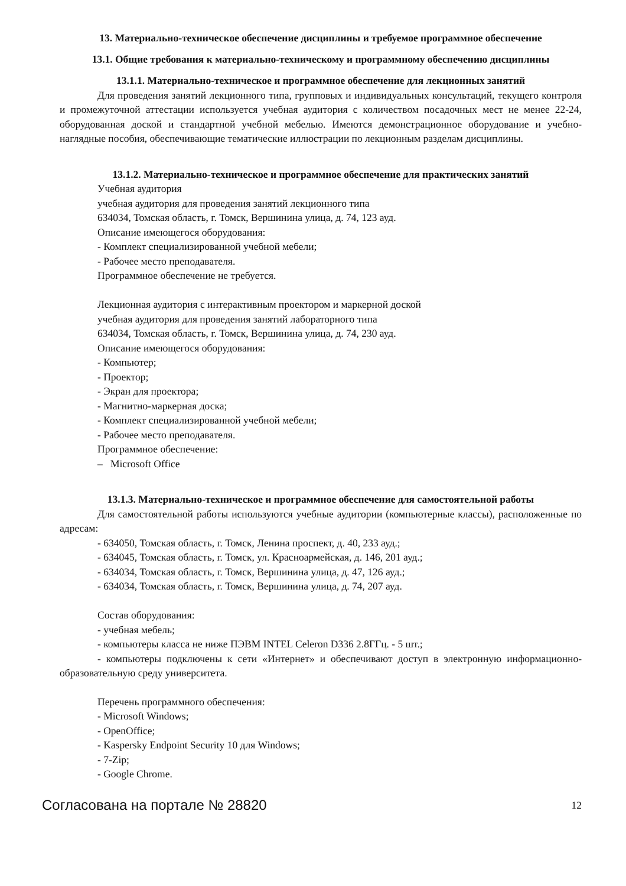13. Материально-техническое обеспечение дисциплины и требуемое программное обеспечение
13.1. Общие требования к материально-техническому и программному обеспечению дисциплины
13.1.1. Материально-техническое и программное обеспечение для лекционных занятий
Для проведения занятий лекционного типа, групповых и индивидуальных консультаций, текущего контроля и промежуточной аттестации используется учебная аудитория с количеством посадочных мест не менее 22-24, оборудованная доской и стандартной учебной мебелью. Имеются демонстрационное оборудование и учебно-наглядные пособия, обеспечивающие тематические иллюстрации по лекционным разделам дисциплины.
13.1.2. Материально-техническое и программное обеспечение для практических занятий
Учебная аудитория
учебная аудитория для проведения занятий лекционного типа
634034, Томская область, г. Томск, Вершинина улица, д. 74, 123 ауд.
Описание имеющегося оборудования:
- Комплект специализированной учебной мебели;
- Рабочее место преподавателя.
Программное обеспечение не требуется.
Лекционная аудитория с интерактивным проектором и маркерной доской
учебная аудитория для проведения занятий лабораторного типа
634034, Томская область, г. Томск, Вершинина улица, д. 74, 230 ауд.
Описание имеющегося оборудования:
- Компьютер;
- Проектор;
- Экран для проектора;
- Магнитно-маркерная доска;
- Комплект специализированной учебной мебели;
- Рабочее место преподавателя.
Программное обеспечение:
– Microsoft Office
13.1.3. Материально-техническое и программное обеспечение для самостоятельной работы
Для самостоятельной работы используются учебные аудитории (компьютерные классы), расположенные по адресам:
- 634050, Томская область, г. Томск, Ленина проспект, д. 40, 233 ауд.;
- 634045, Томская область, г. Томск, ул. Красноармейская, д. 146, 201 ауд.;
- 634034, Томская область, г. Томск, Вершинина улица, д. 47, 126 ауд.;
- 634034, Томская область, г. Томск, Вершинина улица, д. 74, 207 ауд.
Состав оборудования:
- учебная мебель;
- компьютеры класса не ниже ПЭВМ INTEL Celeron D336 2.8ГГц. - 5 шт.;
- компьютеры подключены к сети «Интернет» и обеспечивают доступ в электронную информационно-образовательную среду университета.
Перечень программного обеспечения:
- Microsoft Windows;
- OpenOffice;
- Kaspersky Endpoint Security 10 для Windows;
- 7-Zip;
- Google Chrome.
Согласована на портале № 28820 12